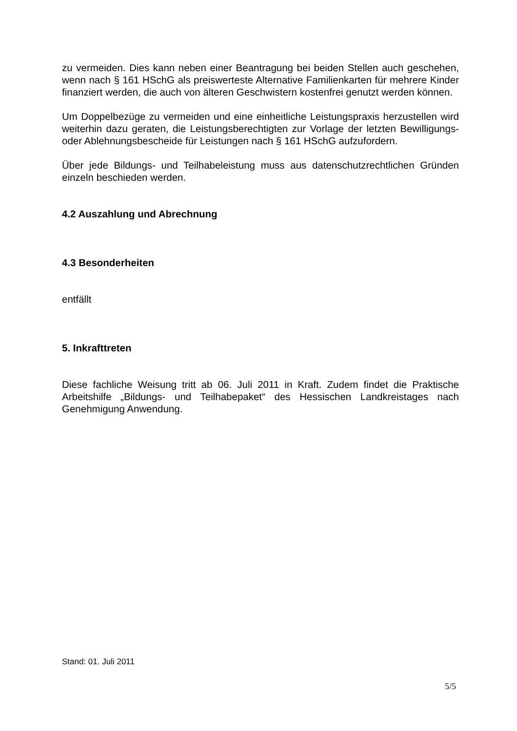zu vermeiden. Dies kann neben einer Beantragung bei beiden Stellen auch geschehen, wenn nach § 161 HSchG als preiswerteste Alternative Familienkarten für mehrere Kinder finanziert werden, die auch von älteren Geschwistern kostenfrei genutzt werden können.
Um Doppelbezüge zu vermeiden und eine einheitliche Leistungspraxis herzustellen wird weiterhin dazu geraten, die Leistungsberechtigten zur Vorlage der letzten Bewilligungs- oder Ablehnungsbescheide für Leistungen nach § 161 HSchG aufzufordern.
Über jede Bildungs- und Teilhabeleistung muss aus datenschutzrechtlichen Gründen einzeln beschieden werden.
4.2 Auszahlung und Abrechnung
4.3 Besonderheiten
entfällt
5. Inkrafttreten
Diese fachliche Weisung tritt ab 06. Juli 2011 in Kraft. Zudem findet die Praktische Arbeitshilfe „Bildungs- und Teilhabepaket“ des Hessischen Landkreistages nach Genehmigung Anwendung.
Stand: 01. Juli 2011
5/5